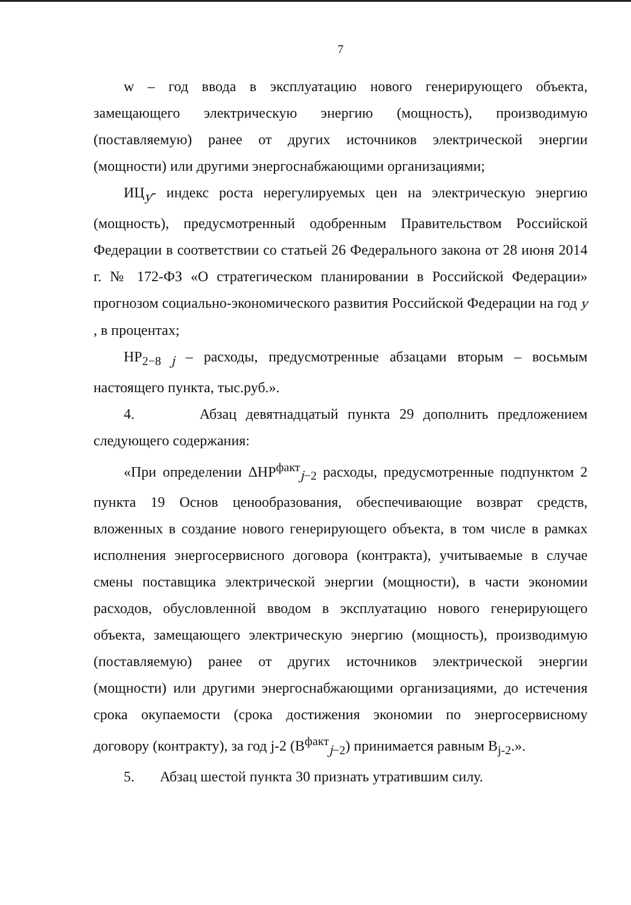7
w – год ввода в эксплуатацию нового генерирующего объекта, замещающего электрическую энергию (мощность), производимую (поставляемую) ранее от других источников электрической энергии (мощности) или другими энергоснабжающими организациями;
ИЦ<sub>y</sub>- индекс роста нерегулируемых цен на электрическую энергию (мощность), предусмотренный одобренным Правительством Российской Федерации в соответствии со статьей 26 Федерального закона от 28 июня 2014 г. № 172-ФЗ «О стратегическом планировании в Российской Федерации» прогнозом социально-экономического развития Российской Федерации на год y , в процентах;
НР<sub>2−8 j</sub> – расходы, предусмотренные абзацами вторым – восьмым настоящего пункта, тыс.руб.».
4. Абзац девятнадцатый пункта 29 дополнить предложением следующего содержания:
«При определении ΔНР<sup>факт</sup><sub>j−2</sub> расходы, предусмотренные подпунктом 2 пункта 19 Основ ценообразования, обеспечивающие возврат средств, вложенных в создание нового генерирующего объекта, в том числе в рамках исполнения энергосервисного договора (контракта), учитываемые в случае смены поставщика электрической энергии (мощности), в части экономии расходов, обусловленной вводом в эксплуатацию нового генерирующего объекта, замещающего электрическую энергию (мощность), производимую (поставляемую) ранее от других источников электрической энергии (мощности) или другими энергоснабжающими организациями, до истечения срока окупаемости (срока достижения экономии по энергосервисному договору (контракту), за год j-2 (В<sup>факт</sup><sub>j−2</sub>) принимается равным В<sub>j-2</sub>.».
5. Абзац шестой пункта 30 признать утратившим силу.